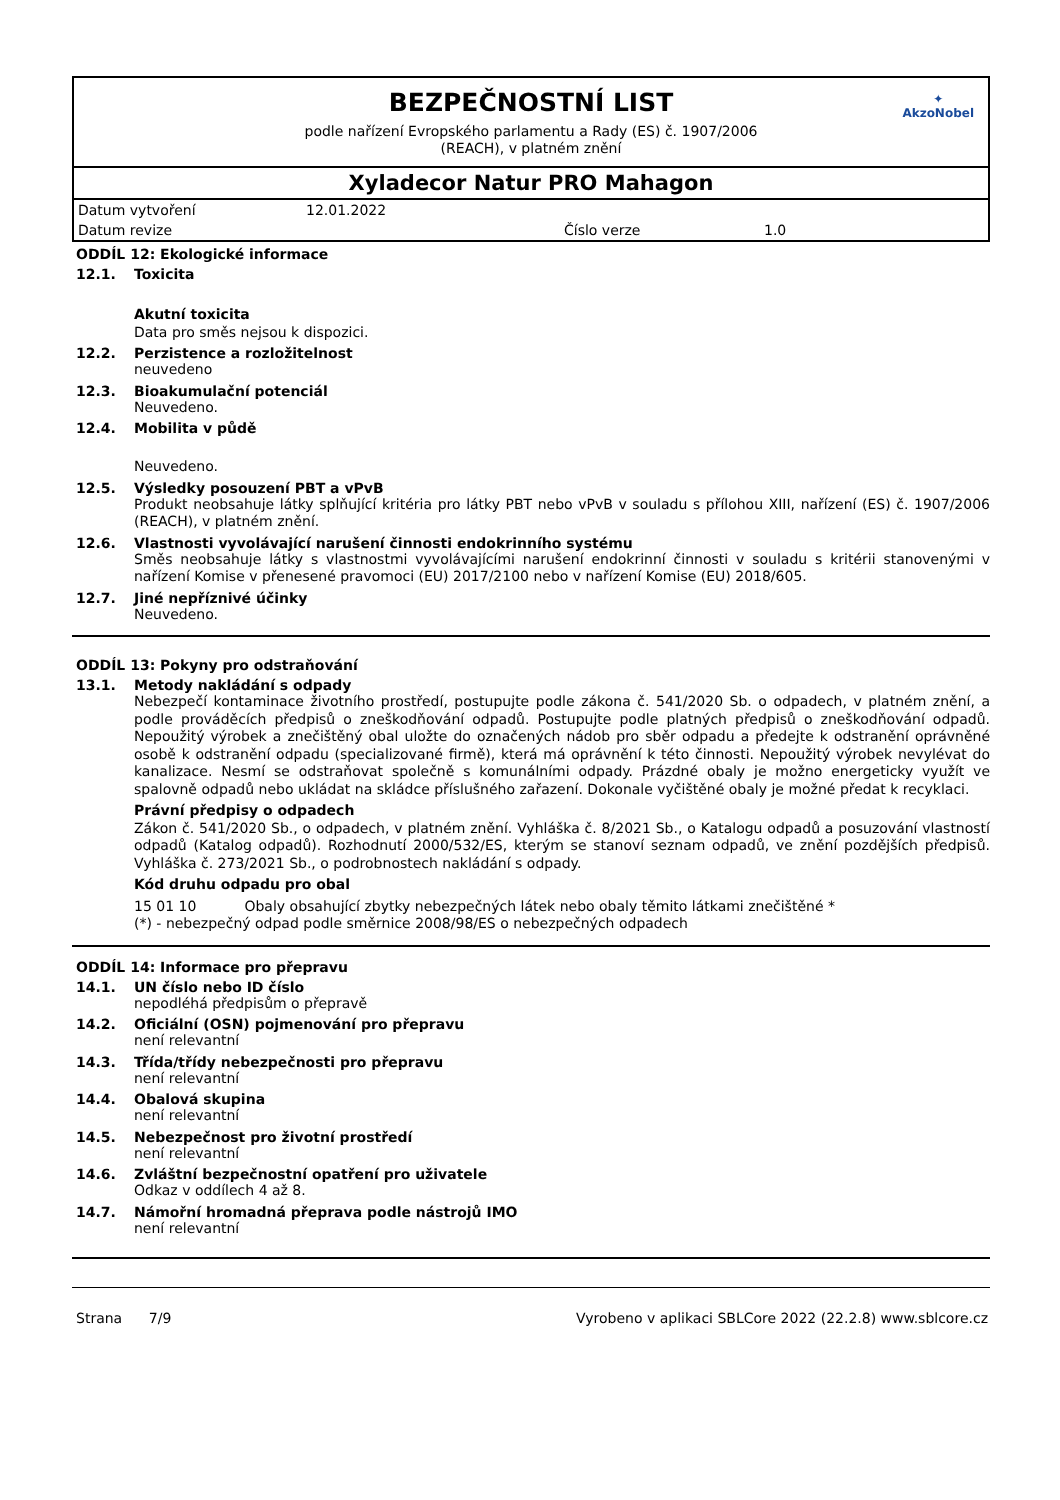BEZPEČNOSTNÍ LIST
podle nařízení Evropského parlamentu a Rady (ES) č. 1907/2006
(REACH), v platném znění
✦
AkzoNobel
Xyladecor Natur PRO Mahagon
Datum vytvoření 12.01.2022
Datum revize Číslo verze 1.0
ODDÍL 12: Ekologické informace
12.1. Toxicita
Akutní toxicita
Data pro směs nejsou k dispozici.
12.2. Perzistence a rozložitelnost
neuvedeno
12.3. Bioakumulační potenciál
Neuvedeno.
12.4. Mobilita v půdě
Neuvedeno.
12.5. Výsledky posouzení PBT a vPvB
Produkt neobsahuje látky splňující kritéria pro látky PBT nebo vPvB v souladu s přílohou XIII, nařízení (ES) č. 1907/2006 (REACH), v platném znění.
12.6. Vlastnosti vyvolávající narušení činnosti endokrinního systému
Směs neobsahuje látky s vlastnostmi vyvolávajícími narušení endokrinní činnosti v souladu s kritérii stanovenými v nařízení Komise v přenesené pravomoci (EU) 2017/2100 nebo v nařízení Komise (EU) 2018/605.
12.7. Jiné nepříznivé účinky
Neuvedeno.
ODDÍL 13: Pokyny pro odstraňování
13.1. Metody nakládání s odpady
Nebezpečí kontaminace životního prostředí, postupujte podle zákona č. 541/2020 Sb. o odpadech, v platném znění, a podle prováděcích předpisů o zneškodňování odpadů. Postupujte podle platných předpisů o zneškodňování odpadů. Nepoužitý výrobek a znečištěný obal uložte do označených nádob pro sběr odpadu a předejte k odstranění oprávněné osobě k odstranění odpadu (specializované firmě), která má oprávnění k této činnosti. Nepoužitý výrobek nevylévat do kanalizace. Nesmí se odstraňovat společně s komunálními odpady. Prázdné obaly je možno energeticky využít ve spalovně odpadů nebo ukládat na skládce příslušného zařazení. Dokonale vyčištěné obaly je možné předat k recyklaci.
Právní předpisy o odpadech
Zákon č. 541/2020 Sb., o odpadech, v platném znění. Vyhláška č. 8/2021 Sb., o Katalogu odpadů a posuzování vlastností odpadů (Katalog odpadů). Rozhodnutí 2000/532/ES, kterým se stanoví seznam odpadů, ve znění pozdějších předpisů. Vyhláška č. 273/2021 Sb., o podrobnostech nakládání s odpady.
Kód druhu odpadu pro obal
15 01 10 Obaly obsahující zbytky nebezpečných látek nebo obaly těmito látkami znečištěné *
(*) - nebezpečný odpad podle směrnice 2008/98/ES o nebezpečných odpadech
ODDÍL 14: Informace pro přepravu
14.1. UN číslo nebo ID číslo
nepodléhá předpisům o přepravě
14.2. Oficiální (OSN) pojmenování pro přepravu
není relevantní
14.3. Třída/třídy nebezpečnosti pro přepravu
není relevantní
14.4. Obalová skupina
není relevantní
14.5. Nebezpečnost pro životní prostředí
není relevantní
14.6. Zvláštní bezpečnostní opatření pro uživatele
Odkaz v oddílech 4 až 8.
14.7. Námořní hromadná přeprava podle nástrojů IMO
není relevantní
Strana 7/9 Vyrobeno v aplikaci SBLCore 2022 (22.2.8) www.sblcore.cz